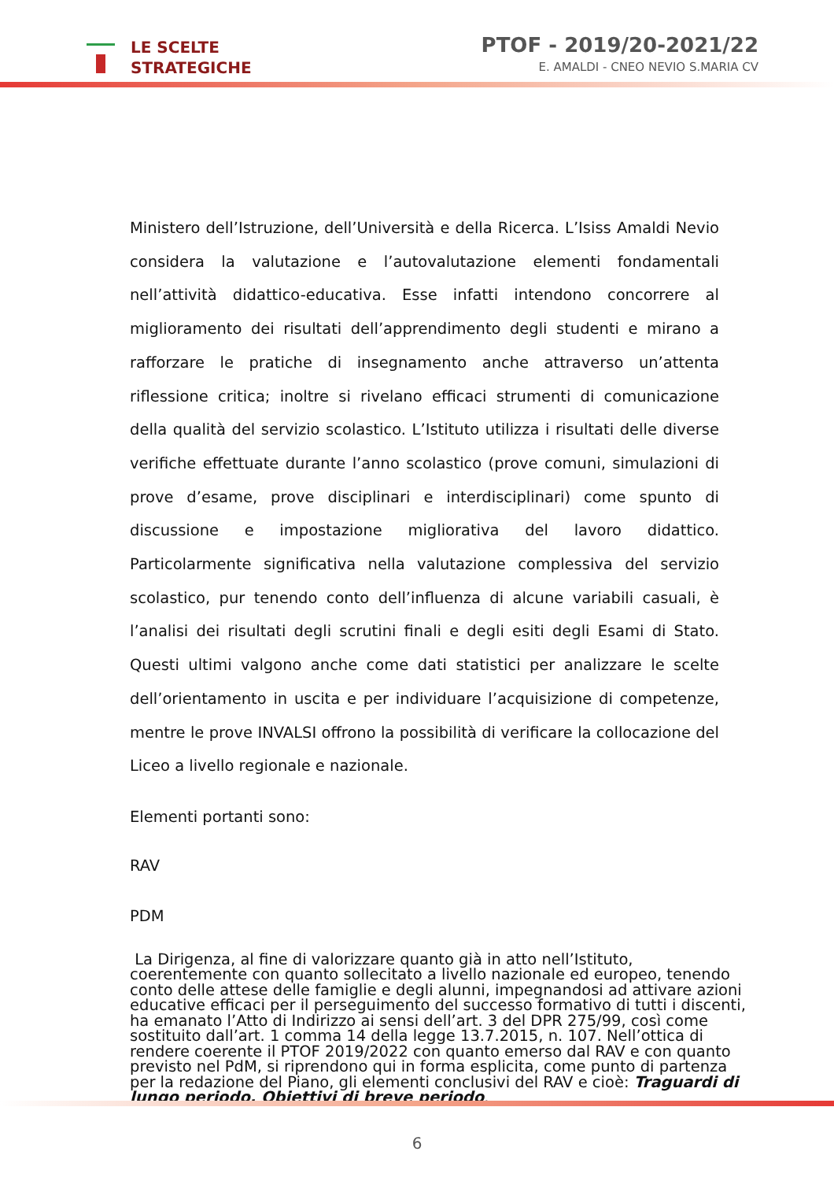LE SCELTE
STRATEGICHE
PTOF - 2019/20-2021/22
E. AMALDI - CNEO NEVIO S.MARIA CV
Ministero dell’Istruzione, dell’Università e della Ricerca. L’Isiss Amaldi Nevio considera la valutazione e l’autovalutazione elementi fondamentali nell’attività didattico-educativa. Esse infatti intendono concorrere al miglioramento dei risultati dell’apprendimento degli studenti e mirano a rafforzare le pratiche di insegnamento anche attraverso un’attenta riflessione critica; inoltre si rivelano efficaci strumenti di comunicazione della qualità del servizio scolastico. L’Istituto utilizza i risultati delle diverse verifiche effettuate durante l’anno scolastico (prove comuni, simulazioni di prove d’esame, prove disciplinari e interdisciplinari) come spunto di discussione e impostazione migliorativa del lavoro didattico. Particolarmente significativa nella valutazione complessiva del servizio scolastico, pur tenendo conto dell’influenza di alcune variabili casuali, è l’analisi dei risultati degli scrutini finali e degli esiti degli Esami di Stato. Questi ultimi valgono anche come dati statistici per analizzare le scelte dell’orientamento in uscita e per individuare l’acquisizione di competenze, mentre le prove INVALSI offrono la possibilità di verificare la collocazione del Liceo a livello regionale e nazionale.
Elementi portanti sono:
RAV
PDM
La Dirigenza, al fine di valorizzare quanto già in atto nell’Istituto, coerentemente con quanto sollecitato a livello nazionale ed europeo, tenendo conto delle attese delle famiglie e degli alunni, impegnandosi ad attivare azioni educative efficaci per il perseguimento del successo formativo di tutti i discenti, ha emanato l’Atto di Indirizzo ai sensi dell’art. 3 del DPR 275/99, così come sostituito dall’art. 1 comma 14 della legge 13.7.2015, n. 107. Nell’ottica di rendere coerente il PTOF 2019/2022 con quanto emerso dal RAV e con quanto previsto nel PdM, si riprendono qui in forma esplicita, come punto di partenza per la redazione del Piano, gli elementi conclusivi del RAV e cioè: Traguardi di lungo periodo, Obiettivi di breve periodo.
6